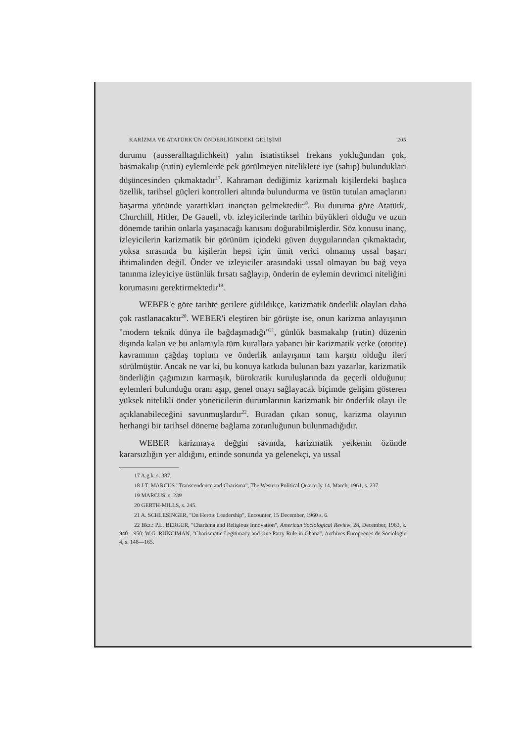KARİZMA VE ATATÜRK'ÜN ÖNDERLİĞİNDEKİ GELİŞİMİ 205
durumu (ausseralltagılichkeit) yalın istatistiksel frekans yokluğundan çok, basmakalıp (rutin) eylemlerde pek görülmeyen niteliklere iye (sahip) bulundukları düşüncesinden çıkmaktadır<sup>17</sup>. Kahraman dediğimiz karizmalı kişilerdeki başlıca özellik, tarihsel güçleri kontrolleri altında bulundurma ve üstün tutulan amaçlarını başarma yönünde yarattıkları inançtan gelmektedir<sup>18</sup>. Bu duruma göre Atatürk, Churchill, Hitler, De Gauell, vb. izleyicilerinde tarihin büyükleri olduğu ve uzun dönemde tarihin onlarla yaşanacağı kanısını doğurabilmişlerdir. Söz konusu inanç, izleyicilerin karizmatik bir görünüm içindeki güven duygularından çıkmaktadır, yoksa sırasında bu kişilerin hepsi için ümit verici olmamış ussal başarı ihtimalinden değil. Önder ve izleyiciler arasındaki ussal olmayan bu bağ veya tanınma izleyiciye üstünlük fırsatı sağlayıp, önderin de eylemin devrimci niteliğini korumasını gerektirmektedir<sup>19</sup>.
WEBER'e göre tarihte gerilere gidildikçe, karizmatik önderlik olayları daha çok rastlanacaktır<sup>20</sup>. WEBER'i eleştiren bir görüşte ise, onun karizma anlayışının "modern teknik dünya ile bağdaşmadığı"<sup>21</sup>, günlük basmakalıp (rutin) düzenin dışında kalan ve bu anlamıyla tüm kurallara yabancı bir karizmatik yetke (otorite) kavramının çağdaş toplum ve önderlik anlayışının tam karşıtı olduğu ileri sürülmüştür. Ancak ne var ki, bu konuya katkıda bulunan bazı yazarlar, karizmatik önderliğin çağımızın karmaşık, bürokratik kuruluşlarında da geçerli olduğunu; eylemleri bulunduğu oranı aşıp, genel onayı sağlayacak biçimde gelişim gösteren yüksek nitelikli önder yöneticilerin durumlarının karizmatik bir önderlik olayı ile açıklanabileceğini savunmuşlardır<sup>22</sup>. Buradan çıkan sonuç, karizma olayının herhangi bir tarihsel döneme bağlama zorunluğunun bulunmadığıdır.
WEBER karizmaya değgin savında, karizmatik yetkenin özünde kararsızlığın yer aldığını, eninde sonunda ya gelenekçi, ya ussal
17 A.g.k. s. 387.
18 J.T. MARCUS "Transcendence and Charisma", The Western Political Quarterly 14, March, 1961, s. 237.
19 MARCUS, s. 239
20 GERTH-MILLS, s. 245.
21 A. SCHLESINGER, "On Heroic Leadership", Encounter, 15 December, 1960 s. 6.
22 Bkz.: P.L. BERGER, "Charisma and Religious Innovation", American Sociological Review, 28, December, 1963, s. 940—950; W.G. RUNCIMAN, "Charismatic Legitimacy and One Party Rule in Ghana", Archives Europeenes de Sociologie 4, s. 148—165.